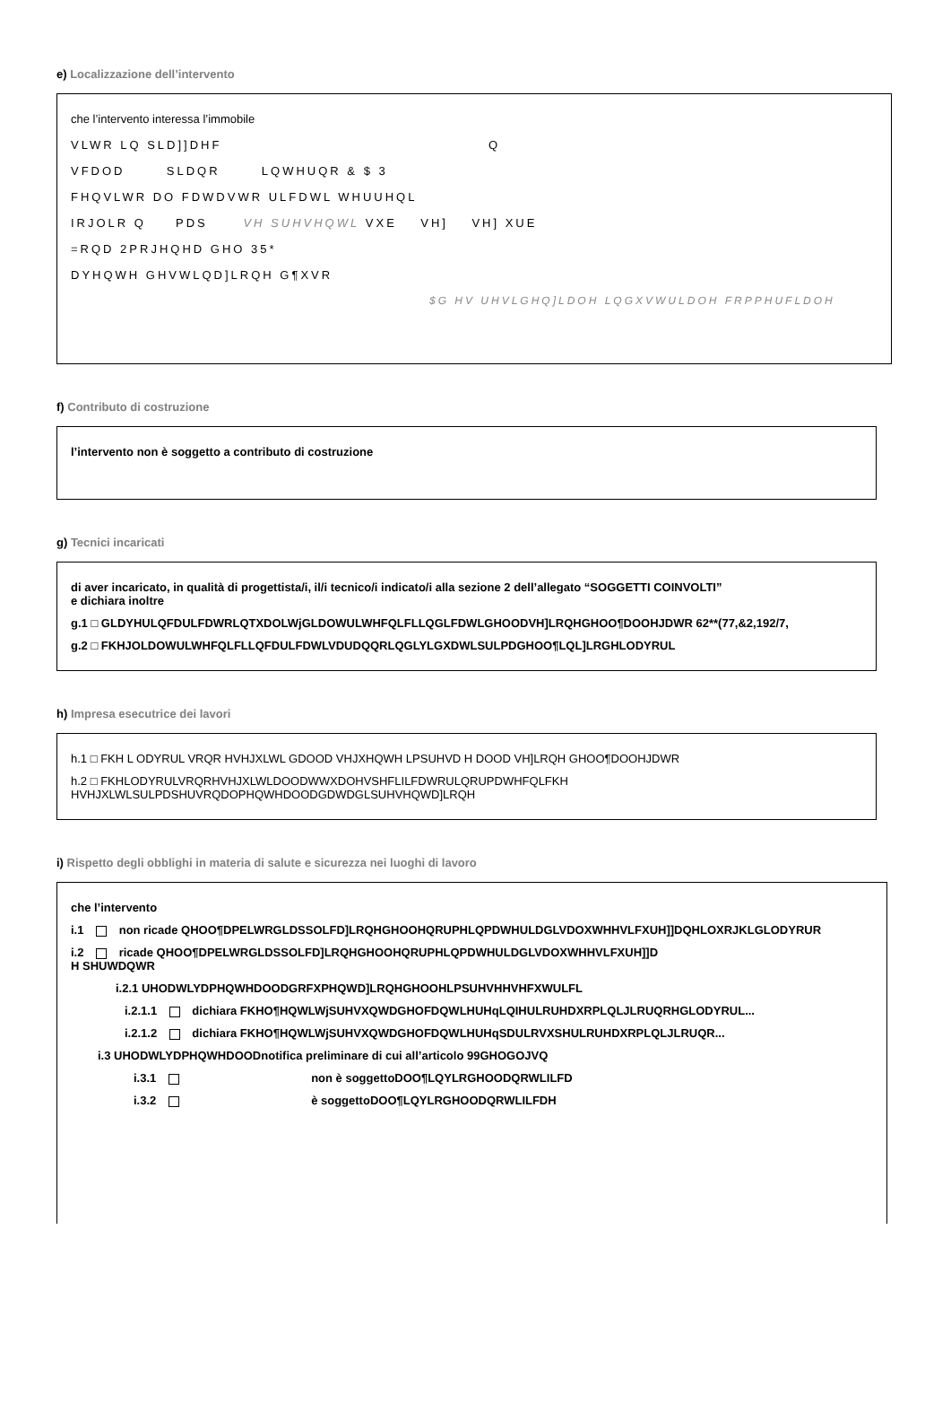e) Localizzazione dell’intervento
che l’intervento interessa l’immobile
VLWR LQ SLD]]DHF Q
VFDOD SLDQR LQWHUQR & $ 3
FHQVLWR DO FDWDVWR ULFDWL WHUUHQL
IRJOLR Q PDS VH SUHVHQWL VXE VH] VH] XUE
=RQD 2PRJHQHD GHO 35*
DYHQWH GHVWLQD]LRQH G¶XVR
$G HV UHVLGHQ]LDOH LQGXVWULDOH FRPPHUFLDOH
f) Contributo di costruzione
l’intervento non è soggetto a contributo di costruzione
g) Tecnici incaricati
di aver incaricato, in qualità di progettista/i, il/i tecnico/i indicato/i alla sezione 2 dell’allegato “SOGGETTI COINVOLTI”
e dichiara inoltre
g.1 □ GLDYHULQFDULFDWRLQTXDOLWjGLDOWULWHFQLFLLQGLFDWLGHOODVH]LRQHGHOO¶DOOHJDWR 62**(77,&2,192/7,
g.2 □ FKHJOLDOWULWHFQLFLLQFDULFDWLVDUDQQRLQGLYLGXDWLSULPDGHOO¶LQL]LRGHLODYRUL
h) Impresa esecutrice dei lavori
h.1 □ FKH L ODYRUL VRQR HVHJXLWL GDOOD VHJXHQWH LPSUHVD H DOOD VH]LRQH GHOO¶DOOHJDWR
h.2 □ FKHLODYRULVRQRHVHJXLWLDOODWWXDOHVSHFLILFDWRULQRUPDWHFQLFKH
HVHJXLWLSULPDSHUVRQDOPHQWHDOODGDWDGLSUHVHQWD]LRQH
i) Rispetto degli obblighi in materia di salute e sicurezza nei luoghi di lavoro
che l’intervento
i.1 non ricade QHOO¶DPELWRGLDSSOLFD]LRQHGHOOHQRUPHLQPDWHULDGLVDOXWHHVLFXUH]]DQHLOXRJKLGLODYRUR
i.2 ricade QHOO¶DPELWRGLDSSOLFD]LRQHGHOOHQRUPHLQPDWHULDGLVDOXWHHVLFXUH]]D
H SHUWDQWR
i.2.1 UHODWLYDPHQWHDOODGRFXPHQWD]LRQHGHOOHLPSUHVHHVHFXWULFL
i.2.1.1 dichiara FKHO¶HQWLWjSUHVXQWDGHOFDQWLHUHqLQIHULRUHDXRPLQLJLRUQRHGLODYRUL...
i.2.1.2 dichiara FKHO¶HQWLWjSUHVXQWDGHOFDQWLHUHqSDULRVXSHULRUHDXRPLQLJLRUQR...
i.3 UHODWLYDPHQWHDOODnotifica preliminare di cui all’articolo 99GHOGOJVQ
i.3.1 non è soggettoDOO¶LQYLRGHOODQRWLILFD
i.3.2 è soggettoDOO¶LQYLRGHOODQRWLILFDH